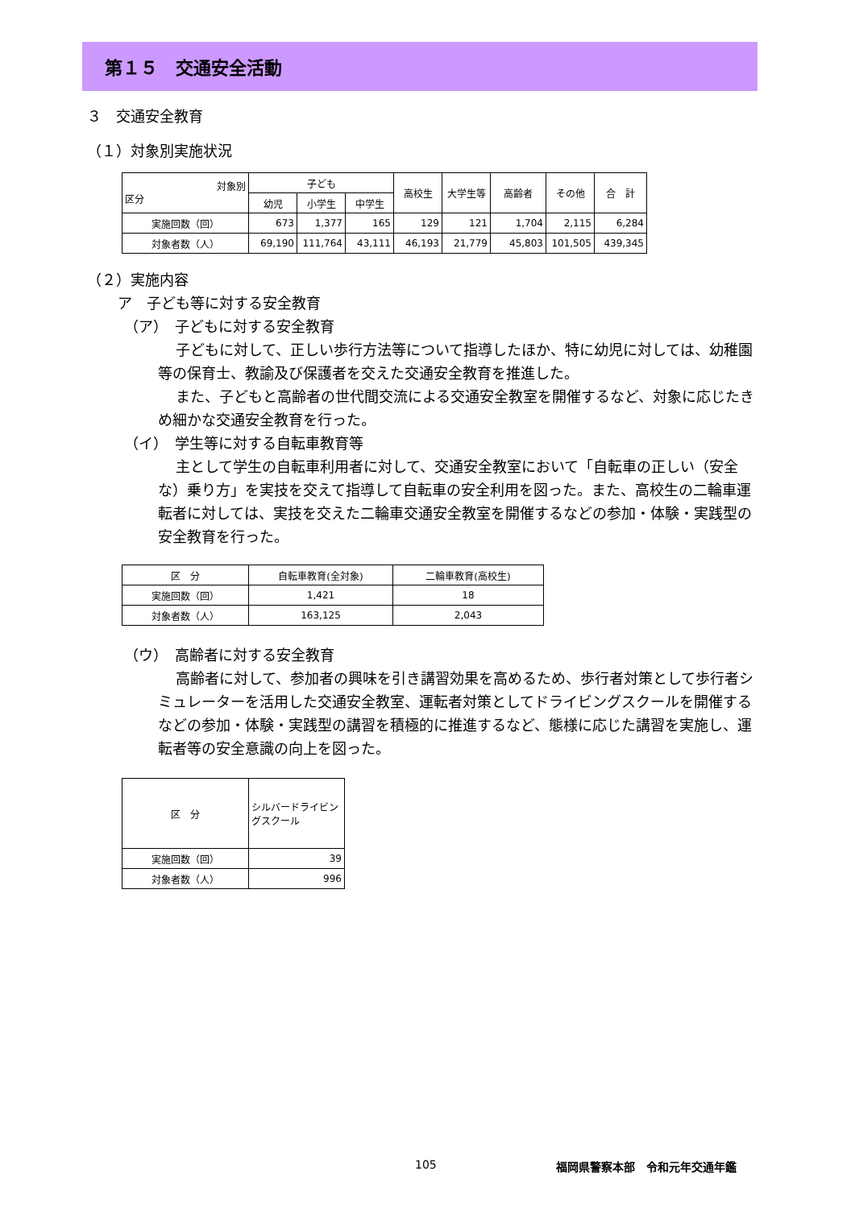第１５　交通安全活動
３　交通安全教育
（１）対象別実施状況
| 対象別 区分 | 子ども | | | 高校生 | 大学生等 | 高齢者 | その他 | 合 計 |
| --- | --- | --- | --- | --- | --- | --- | --- | --- |
| | 幼児 | 小学生 | 中学生 | | | | | |
| 実施回数（回） | 673 | 1,377 | 165 | 129 | 121 | 1,704 | 2,115 | 6,284 |
| 対象者数（人） | 69,190 | 111,764 | 43,111 | 46,193 | 21,779 | 45,803 | 101,505 | 439,345 |
（２）実施内容
ア　子ども等に対する安全教育
（ア）　子どもに対する安全教育
子どもに対して、正しい歩行方法等について指導したほか、特に幼児に対しては、幼稚園等の保育士、教諭及び保護者を交えた交通安全教育を推進した。
また、子どもと高齢者の世代間交流による交通安全教室を開催するなど、対象に応じたきめ細かな交通安全教育を行った。
（イ）　学生等に対する自転車教育等
主として学生の自転車利用者に対して、交通安全教室において「自転車の正しい（安全な）乗り方」を実技を交えて指導して自転車の安全利用を図った。また、高校生の二輪車運転者に対しては、実技を交えた二輪車交通安全教室を開催するなどの参加・体験・実践型の安全教育を行った。
| 区 分 | 自転車教育(全対象) | 二輪車教育(高校生) |
| --- | --- | --- |
| 実施回数（回） | 1,421 | 18 |
| 対象者数（人） | 163,125 | 2,043 |
（ウ）　高齢者に対する安全教育
高齢者に対して、参加者の興味を引き講習効果を高めるため、歩行者対策として歩行者シミュレーターを活用した交通安全教室、運転者対策としてドライビングスクールを開催するなどの参加・体験・実践型の講習を積極的に推進するなど、態様に応じた講習を実施し、運転者等の安全意識の向上を図った。
| 区 分 | シルバードライビングスクール |
| --- | --- |
| 実施回数（回） | 39 |
| 対象者数（人） | 996 |
105 福岡県警察本部　令和元年交通年鑑